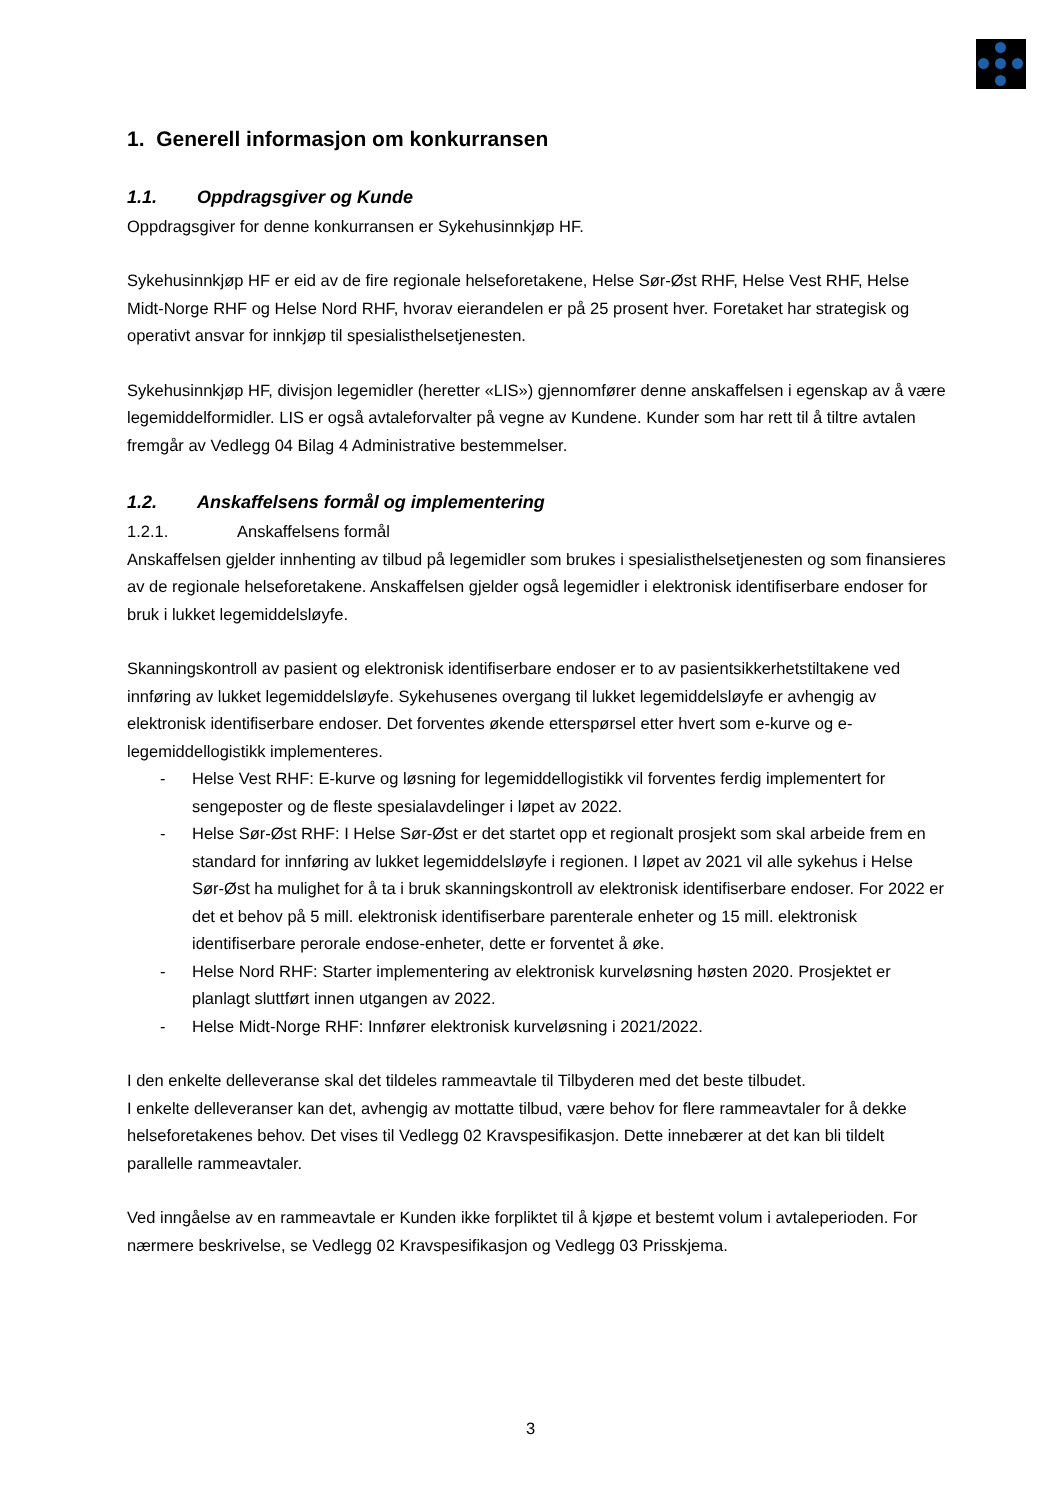1. Generell informasjon om konkurransen
1.1. Oppdragsgiver og Kunde
Oppdragsgiver for denne konkurransen er Sykehusinnkjøp HF.
Sykehusinnkjøp HF er eid av de fire regionale helseforetakene, Helse Sør-Øst RHF, Helse Vest RHF, Helse Midt-Norge RHF og Helse Nord RHF, hvorav eierandelen er på 25 prosent hver. Foretaket har strategisk og operativt ansvar for innkjøp til spesialisthelsetjenesten.
Sykehusinnkjøp HF, divisjon legemidler (heretter «LIS») gjennomfører denne anskaffelsen i egenskap av å være legemiddelformidler. LIS er også avtaleforvalter på vegne av Kundene. Kunder som har rett til å tiltre avtalen fremgår av Vedlegg 04 Bilag 4 Administrative bestemmelser.
1.2. Anskaffelsens formål og implementering
1.2.1. Anskaffelsens formål
Anskaffelsen gjelder innhenting av tilbud på legemidler som brukes i spesialisthelsetjenesten og som finansieres av de regionale helseforetakene. Anskaffelsen gjelder også legemidler i elektronisk identifiserbare endoser for bruk i lukket legemiddelsløyfe.
Skanningskontroll av pasient og elektronisk identifiserbare endoser er to av pasientsikkerhetstiltakene ved innføring av lukket legemiddelsløyfe. Sykehusenes overgang til lukket legemiddelsløyfe er avhengig av elektronisk identifiserbare endoser. Det forventes økende etterspørsel etter hvert som e-kurve og e-legemiddellogistikk implementeres.
- Helse Vest RHF: E-kurve og løsning for legemiddellogistikk vil forventes ferdig implementert for sengeposter og de fleste spesialavdelinger i løpet av 2022.
- Helse Sør-Øst RHF: I Helse Sør-Øst er det startet opp et regionalt prosjekt som skal arbeide frem en standard for innføring av lukket legemiddelsløyfe i regionen. I løpet av 2021 vil alle sykehus i Helse Sør-Øst ha mulighet for å ta i bruk skanningskontroll av elektronisk identifiserbare endoser. For 2022 er det et behov på 5 mill. elektronisk identifiserbare parenterale enheter og 15 mill. elektronisk identifiserbare perorale endose-enheter, dette er forventet å øke.
- Helse Nord RHF: Starter implementering av elektronisk kurveløsning høsten 2020. Prosjektet er planlagt sluttført innen utgangen av 2022.
- Helse Midt-Norge RHF: Innfører elektronisk kurveløsning i 2021/2022.
I den enkelte delleveranse skal det tildeles rammeavtale til Tilbyderen med det beste tilbudet.
I enkelte delleveranser kan det, avhengig av mottatte tilbud, være behov for flere rammeavtaler for å dekke helseforetakenes behov. Det vises til Vedlegg 02 Kravspesifikasjon. Dette innebærer at det kan bli tildelt parallelle rammeavtaler.
Ved inngåelse av en rammeavtale er Kunden ikke forpliktet til å kjøpe et bestemt volum i avtaleperioden. For nærmere beskrivelse, se Vedlegg 02 Kravspesifikasjon og Vedlegg 03 Prisskjema.
3